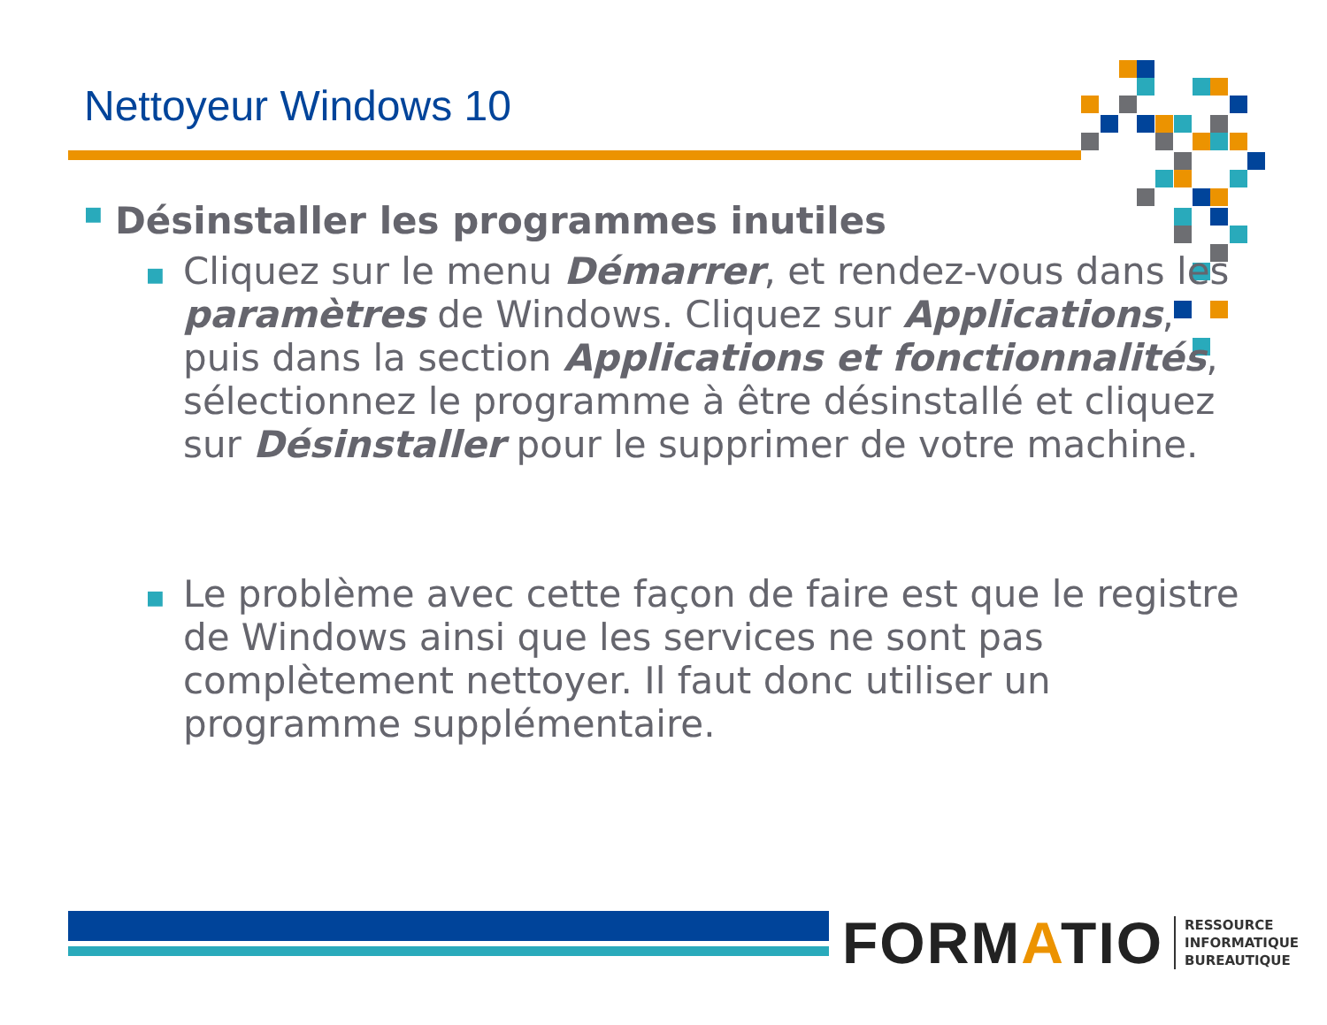Nettoyeur Windows 10
■ Désinstaller les programmes inutiles
■ Cliquez sur le menu Démarrer, et rendez-vous dans les paramètres de Windows. Cliquez sur Applications, puis dans la section Applications et fonctionnalités, sélectionnez le programme à être désinstallé et cliquez sur Désinstaller pour le supprimer de votre machine.
■ Le problème avec cette façon de faire est que le registre de Windows ainsi que les services ne sont pas complètement nettoyer. Il faut donc utiliser un programme supplémentaire.
FORMATIO RESSOURCE
INFORMATIQUE
BUREAUTIQUE